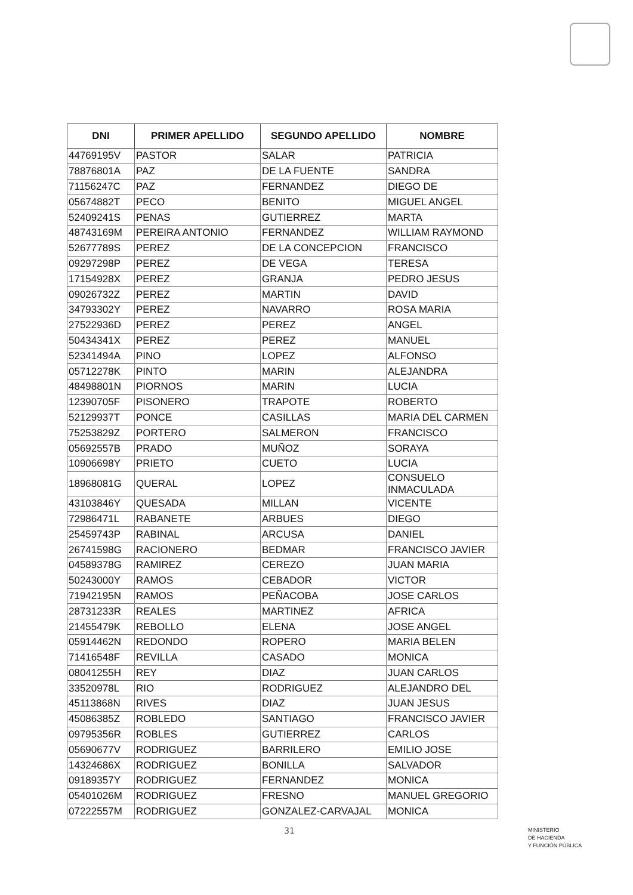| DNI | PRIMER APELLIDO | SEGUNDO APELLIDO | NOMBRE |
| --- | --- | --- | --- |
| 44769195V | PASTOR | SALAR | PATRICIA |
| 78876801A | PAZ | DE LA FUENTE | SANDRA |
| 71156247C | PAZ | FERNANDEZ | DIEGO DE |
| 05674882T | PECO | BENITO | MIGUEL ANGEL |
| 52409241S | PENAS | GUTIERREZ | MARTA |
| 48743169M | PEREIRA ANTONIO | FERNANDEZ | WILLIAM RAYMOND |
| 52677789S | PEREZ | DE LA CONCEPCION | FRANCISCO |
| 09297298P | PEREZ | DE VEGA | TERESA |
| 17154928X | PEREZ | GRANJA | PEDRO JESUS |
| 09026732Z | PEREZ | MARTIN | DAVID |
| 34793302Y | PEREZ | NAVARRO | ROSA MARIA |
| 27522936D | PEREZ | PEREZ | ANGEL |
| 50434341X | PEREZ | PEREZ | MANUEL |
| 52341494A | PINO | LOPEZ | ALFONSO |
| 05712278K | PINTO | MARIN | ALEJANDRA |
| 48498801N | PIORNOS | MARIN | LUCIA |
| 12390705F | PISONERO | TRAPOTE | ROBERTO |
| 52129937T | PONCE | CASILLAS | MARIA DEL CARMEN |
| 75253829Z | PORTERO | SALMERON | FRANCISCO |
| 05692557B | PRADO | MUÑOZ | SORAYA |
| 10906698Y | PRIETO | CUETO | LUCIA |
| 18968081G | QUERAL | LOPEZ | CONSUELO INMACULADA |
| 43103846Y | QUESADA | MILLAN | VICENTE |
| 72986471L | RABANETE | ARBUES | DIEGO |
| 25459743P | RABINAL | ARCUSA | DANIEL |
| 26741598G | RACIONERO | BEDMAR | FRANCISCO JAVIER |
| 04589378G | RAMIREZ | CEREZO | JUAN MARIA |
| 50243000Y | RAMOS | CEBADOR | VICTOR |
| 71942195N | RAMOS | PEÑACOBA | JOSE CARLOS |
| 28731233R | REALES | MARTINEZ | AFRICA |
| 21455479K | REBOLLO | ELENA | JOSE ANGEL |
| 05914462N | REDONDO | ROPERO | MARIA BELEN |
| 71416548F | REVILLA | CASADO | MONICA |
| 08041255H | REY | DIAZ | JUAN CARLOS |
| 33520978L | RIO | RODRIGUEZ | ALEJANDRO DEL |
| 45113868N | RIVES | DIAZ | JUAN JESUS |
| 45086385Z | ROBLEDO | SANTIAGO | FRANCISCO JAVIER |
| 09795356R | ROBLES | GUTIERREZ | CARLOS |
| 05690677V | RODRIGUEZ | BARRILERO | EMILIO JOSE |
| 14324686X | RODRIGUEZ | BONILLA | SALVADOR |
| 09189357Y | RODRIGUEZ | FERNANDEZ | MONICA |
| 05401026M | RODRIGUEZ | FRESNO | MANUEL GREGORIO |
| 07222557M | RODRIGUEZ | GONZALEZ-CARVAJAL | MONICA |
31
MINISTERIO
DE HACIENDA
Y FUNCIÓN PÚBLICA